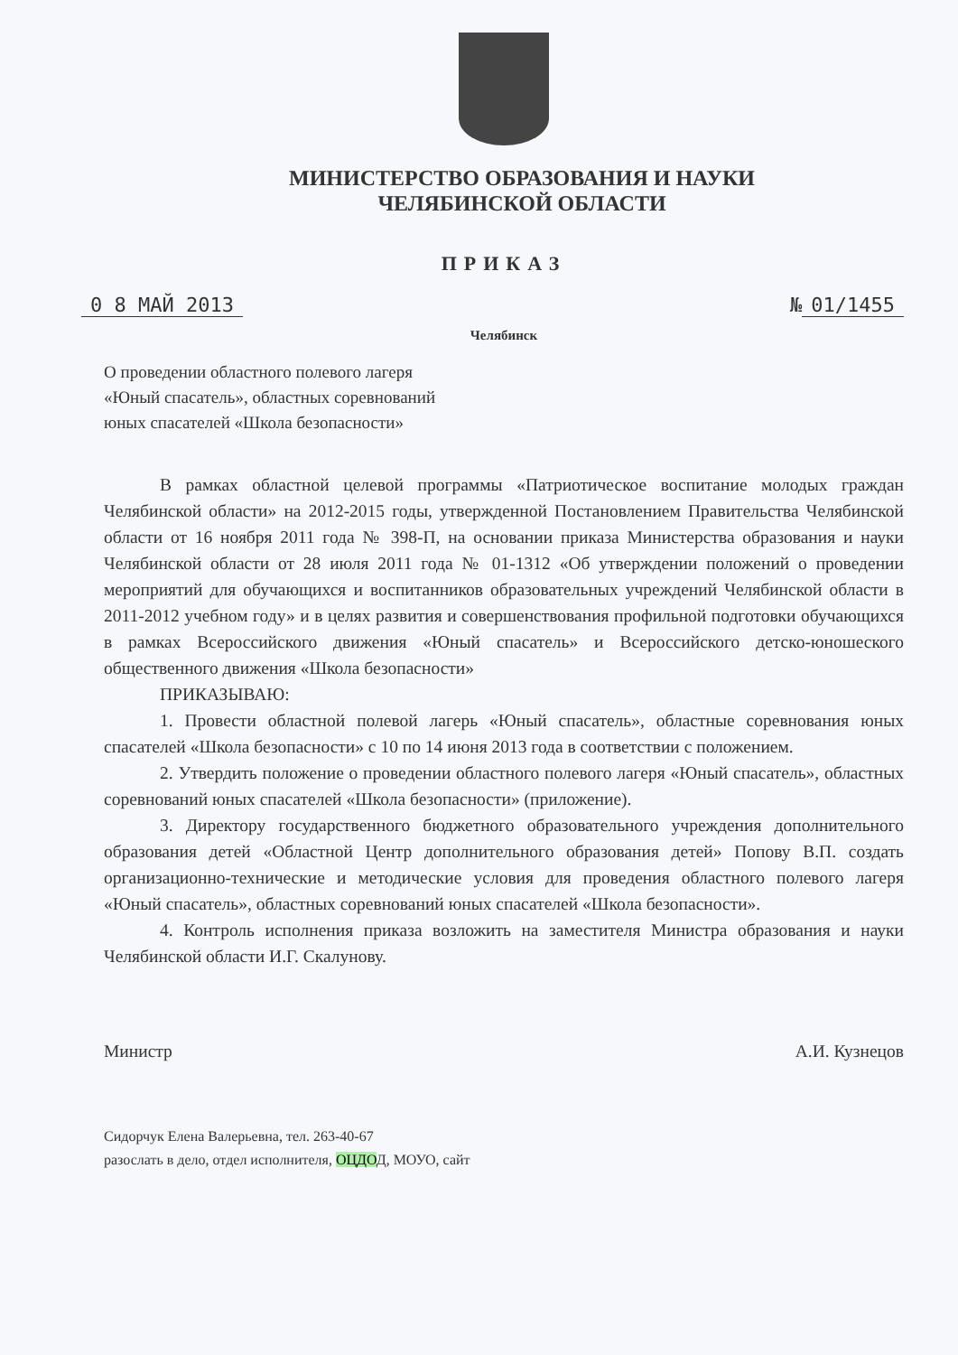МИНИСТЕРСТВО ОБРАЗОВАНИЯ И НАУКИ
ЧЕЛЯБИНСКОЙ ОБЛАСТИ
ПРИКАЗ
0 8 МАЙ 2013 № 01/1455
Челябинск
О проведении областного полевого лагеря
«Юный спасатель», областных соревнований
юных спасателей «Школа безопасности»
В рамках областной целевой программы «Патриотическое воспитание молодых граждан Челябинской области» на 2012-2015 годы, утвержденной Постановлением Правительства Челябинской области от 16 ноября 2011 года № 398-П, на основании приказа Министерства образования и науки Челябинской области от 28 июля 2011 года № 01-1312 «Об утверждении положений о проведении мероприятий для обучающихся и воспитанников образовательных учреждений Челябинской области в 2011-2012 учебном году» и в целях развития и совершенствования профильной подготовки обучающихся в рамках Всероссийского движения «Юный спасатель» и Всероссийского детско-юношеского общественного движения «Школа безопасности»
ПРИКАЗЫВАЮ:
1. Провести областной полевой лагерь «Юный спасатель», областные соревнования юных спасателей «Школа безопасности» с 10 по 14 июня 2013 года в соответствии с положением.
2. Утвердить положение о проведении областного полевого лагеря «Юный спасатель», областных соревнований юных спасателей «Школа безопасности» (приложение).
3. Директору государственного бюджетного образовательного учреждения дополнительного образования детей «Областной Центр дополнительного образования детей» Попову В.П. создать организационно-технические и методические условия для проведения областного полевого лагеря «Юный спасатель», областных соревнований юных спасателей «Школа безопасности».
4. Контроль исполнения приказа возложить на заместителя Министра образования и науки Челябинской области И.Г. Скалунову.
Министр А.И. Кузнецов
Сидорчук Елена Валерьевна, тел. 263-40-67
разослать в дело, отдел исполнителя, ОЦДОД, МОУО, сайт